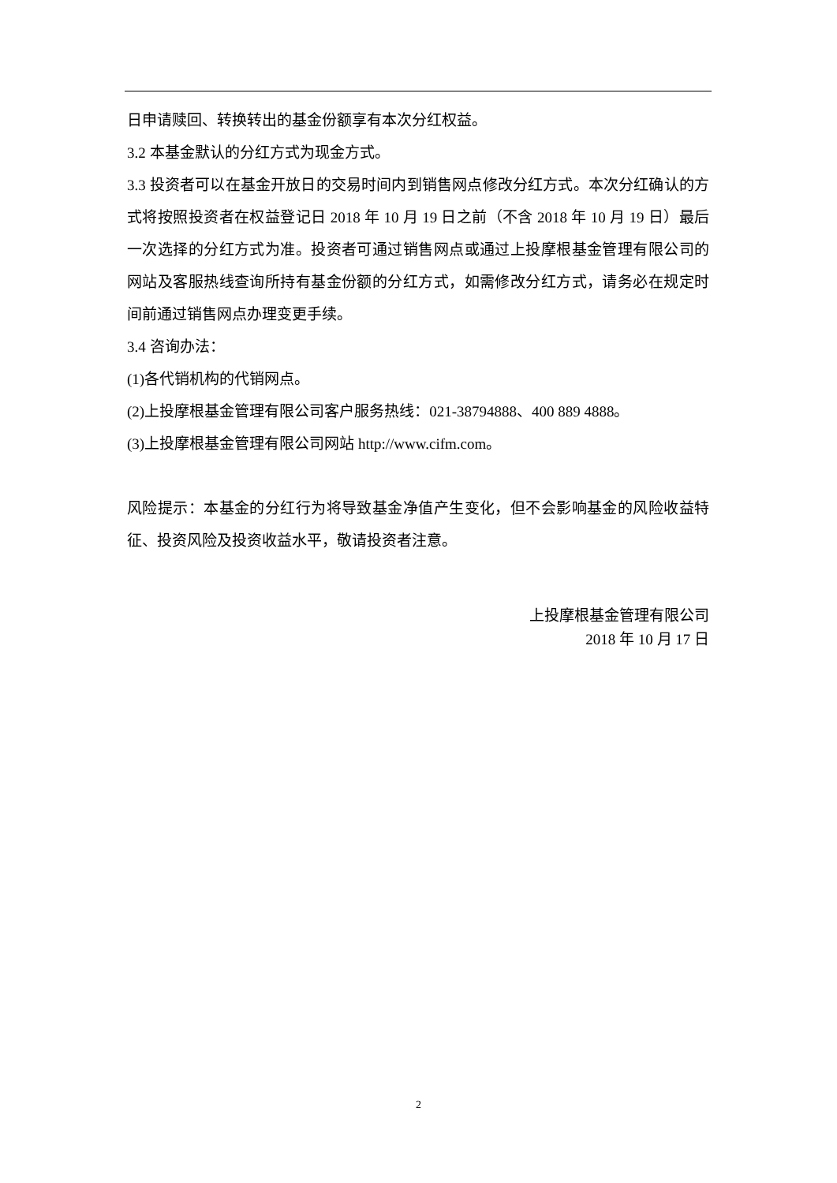日申请赎回、转换转出的基金份额享有本次分红权益。
3.2 本基金默认的分红方式为现金方式。
3.3 投资者可以在基金开放日的交易时间内到销售网点修改分红方式。本次分红确认的方式将按照投资者在权益登记日 2018 年 10 月 19 日之前（不含 2018 年 10 月 19 日）最后一次选择的分红方式为准。投资者可通过销售网点或通过上投摩根基金管理有限公司的网站及客服热线查询所持有基金份额的分红方式，如需修改分红方式，请务必在规定时间前通过销售网点办理变更手续。
3.4 咨询办法：
(1)各代销机构的代销网点。
(2)上投摩根基金管理有限公司客户服务热线：021-38794888、400 889 4888。
(3)上投摩根基金管理有限公司网站 http://www.cifm.com。
风险提示：本基金的分红行为将导致基金净值产生变化，但不会影响基金的风险收益特征、投资风险及投资收益水平，敬请投资者注意。
上投摩根基金管理有限公司
2018 年 10 月 17 日
2